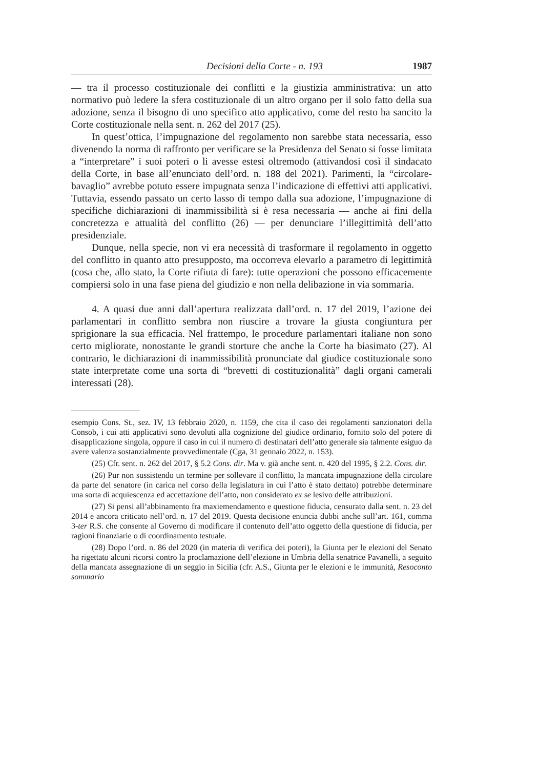Decisioni della Corte - n. 193 1987
— tra il processo costituzionale dei conflitti e la giustizia amministrativa: un atto normativo può ledere la sfera costituzionale di un altro organo per il solo fatto della sua adozione, senza il bisogno di uno specifico atto applicativo, come del resto ha sancito la Corte costituzionale nella sent. n. 262 del 2017 (25).
In quest’ottica, l’impugnazione del regolamento non sarebbe stata necessaria, esso divenendo la norma di raffronto per verificare se la Presidenza del Senato si fosse limitata a “interpretare” i suoi poteri o li avesse estesi oltremodo (attivandosi così il sindacato della Corte, in base all’enunciato dell’ord. n. 188 del 2021). Parimenti, la “circolare-bavaglio” avrebbe potuto essere impugnata senza l’indicazione di effettivi atti applicativi. Tuttavia, essendo passato un certo lasso di tempo dalla sua adozione, l’impugnazione di specifiche dichiarazioni di inammissibilità si è resa necessaria — anche ai fini della concretezza e attualità del conflitto (26) — per denunciare l’illegittimità dell’atto presidenziale.
Dunque, nella specie, non vi era necessità di trasformare il regolamento in oggetto del conflitto in quanto atto presupposto, ma occorreva elevarlo a parametro di legittimità (cosa che, allo stato, la Corte rifiuta di fare): tutte operazioni che possono efficacemente compiersi solo in una fase piena del giudizio e non nella delibazione in via sommaria.
4. A quasi due anni dall’apertura realizzata dall’ord. n. 17 del 2019, l’azione dei parlamentari in conflitto sembra non riuscire a trovare la giusta congiuntura per sprigionare la sua efficacia. Nel frattempo, le procedure parlamentari italiane non sono certo migliorate, nonostante le grandi storture che anche la Corte ha biasimato (27). Al contrario, le dichiarazioni di inammissibilità pronunciate dal giudice costituzionale sono state interpretate come una sorta di “brevetti di costituzionalità” dagli organi camerali interessati (28).
esempio Cons. St., sez. IV, 13 febbraio 2020, n. 1159, che cita il caso dei regolamenti sanzionatori della Consob, i cui atti applicativi sono devoluti alla cognizione del giudice ordinario, fornito solo del potere di disapplicazione singola, oppure il caso in cui il numero di destinatari dell’atto generale sia talmente esiguo da avere valenza sostanzialmente provvedimentale (Cga, 31 gennaio 2022, n. 153).
(25) Cfr. sent. n. 262 del 2017, § 5.2 Cons. dir. Ma v. già anche sent. n. 420 del 1995, § 2.2. Cons. dir.
(26) Pur non sussistendo un termine per sollevare il conflitto, la mancata impugnazione della circolare da parte del senatore (in carica nel corso della legislatura in cui l’atto è stato dettato) potrebbe determinare una sorta di acquiescenza ed accettazione dell’atto, non considerato ex se lesivo delle attribuzioni.
(27) Si pensi all’abbinamento fra maxiemendamento e questione fiducia, censurato dalla sent. n. 23 del 2014 e ancora criticato nell’ord. n. 17 del 2019. Questa decisione enuncia dubbi anche sull’art. 161, comma 3-ter R.S. che consente al Governo di modificare il contenuto dell’atto oggetto della questione di fiducia, per ragioni finanziarie o di coordinamento testuale.
(28) Dopo l’ord. n. 86 del 2020 (in materia di verifica dei poteri), la Giunta per le elezioni del Senato ha rigettato alcuni ricorsi contro la proclamazione dell’elezione in Umbria della senatrice Pavanelli, a seguito della mancata assegnazione di un seggio in Sicilia (cfr. A.S., Giunta per le elezioni e le immunità, Resoconto sommario